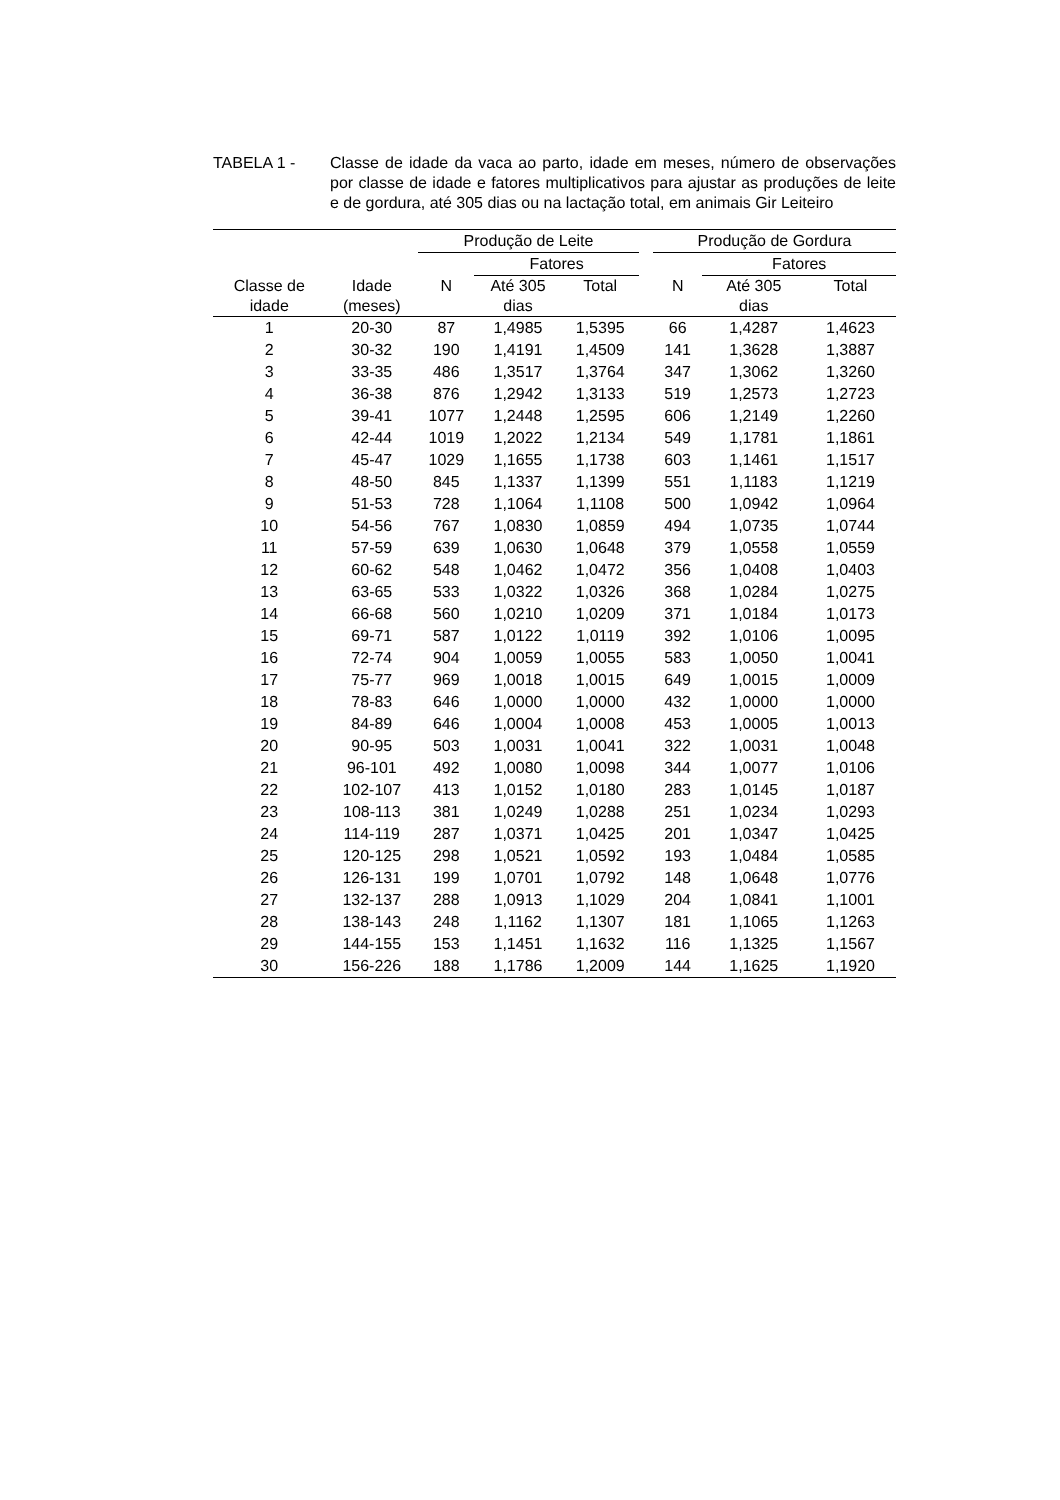TABELA 1 - Classe de idade da vaca ao parto, idade em meses, número de observações por classe de idade e fatores multiplicativos para ajustar as produções de leite e de gordura, até 305 dias ou na lactação total, em animais Gir Leiteiro
| | | Produção de Leite | | | | Produção de Gordura | | |
| --- | --- | --- | --- | --- | --- | --- | --- | --- |
| | | | Fatores | | | | Fatores | |
| Classe de idade | Idade (meses) | N | Até 305 dias | Total | | N | Até 305 dias | Total |
| 1 | 20-30 | 87 | 1,4985 | 1,5395 | | 66 | 1,4287 | 1,4623 |
| 2 | 30-32 | 190 | 1,4191 | 1,4509 | | 141 | 1,3628 | 1,3887 |
| 3 | 33-35 | 486 | 1,3517 | 1,3764 | | 347 | 1,3062 | 1,3260 |
| 4 | 36-38 | 876 | 1,2942 | 1,3133 | | 519 | 1,2573 | 1,2723 |
| 5 | 39-41 | 1077 | 1,2448 | 1,2595 | | 606 | 1,2149 | 1,2260 |
| 6 | 42-44 | 1019 | 1,2022 | 1,2134 | | 549 | 1,1781 | 1,1861 |
| 7 | 45-47 | 1029 | 1,1655 | 1,1738 | | 603 | 1,1461 | 1,1517 |
| 8 | 48-50 | 845 | 1,1337 | 1,1399 | | 551 | 1,1183 | 1,1219 |
| 9 | 51-53 | 728 | 1,1064 | 1,1108 | | 500 | 1,0942 | 1,0964 |
| 10 | 54-56 | 767 | 1,0830 | 1,0859 | | 494 | 1,0735 | 1,0744 |
| 11 | 57-59 | 639 | 1,0630 | 1,0648 | | 379 | 1,0558 | 1,0559 |
| 12 | 60-62 | 548 | 1,0462 | 1,0472 | | 356 | 1,0408 | 1,0403 |
| 13 | 63-65 | 533 | 1,0322 | 1,0326 | | 368 | 1,0284 | 1,0275 |
| 14 | 66-68 | 560 | 1,0210 | 1,0209 | | 371 | 1,0184 | 1,0173 |
| 15 | 69-71 | 587 | 1,0122 | 1,0119 | | 392 | 1,0106 | 1,0095 |
| 16 | 72-74 | 904 | 1,0059 | 1,0055 | | 583 | 1,0050 | 1,0041 |
| 17 | 75-77 | 969 | 1,0018 | 1,0015 | | 649 | 1,0015 | 1,0009 |
| 18 | 78-83 | 646 | 1,0000 | 1,0000 | | 432 | 1,0000 | 1,0000 |
| 19 | 84-89 | 646 | 1,0004 | 1,0008 | | 453 | 1,0005 | 1,0013 |
| 20 | 90-95 | 503 | 1,0031 | 1,0041 | | 322 | 1,0031 | 1,0048 |
| 21 | 96-101 | 492 | 1,0080 | 1,0098 | | 344 | 1,0077 | 1,0106 |
| 22 | 102-107 | 413 | 1,0152 | 1,0180 | | 283 | 1,0145 | 1,0187 |
| 23 | 108-113 | 381 | 1,0249 | 1,0288 | | 251 | 1,0234 | 1,0293 |
| 24 | 114-119 | 287 | 1,0371 | 1,0425 | | 201 | 1,0347 | 1,0425 |
| 25 | 120-125 | 298 | 1,0521 | 1,0592 | | 193 | 1,0484 | 1,0585 |
| 26 | 126-131 | 199 | 1,0701 | 1,0792 | | 148 | 1,0648 | 1,0776 |
| 27 | 132-137 | 288 | 1,0913 | 1,1029 | | 204 | 1,0841 | 1,1001 |
| 28 | 138-143 | 248 | 1,1162 | 1,1307 | | 181 | 1,1065 | 1,1263 |
| 29 | 144-155 | 153 | 1,1451 | 1,1632 | | 116 | 1,1325 | 1,1567 |
| 30 | 156-226 | 188 | 1,1786 | 1,2009 | | 144 | 1,1625 | 1,1920 |